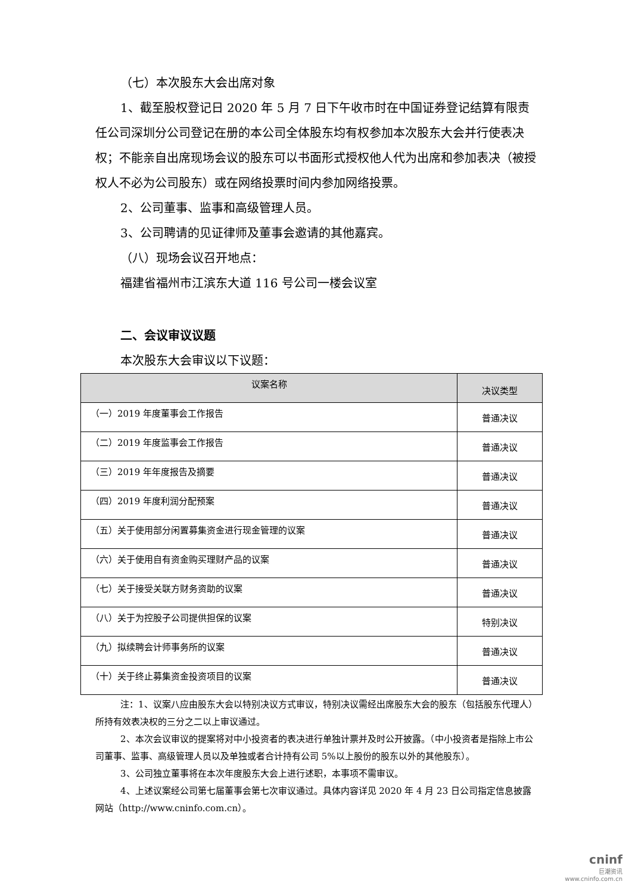（七）本次股东大会出席对象
1、截至股权登记日 2020 年 5 月 7 日下午收市时在中国证券登记结算有限责任公司深圳分公司登记在册的本公司全体股东均有权参加本次股东大会并行使表决权；不能亲自出席现场会议的股东可以书面形式授权他人代为出席和参加表决（被授权人不必为公司股东）或在网络投票时间内参加网络投票。
2、公司董事、监事和高级管理人员。
3、公司聘请的见证律师及董事会邀请的其他嘉宾。
（八）现场会议召开地点：
福建省福州市江滨东大道 116 号公司一楼会议室
二、会议审议议题
本次股东大会审议以下议题：
| 议案名称 | 决议类型 |
| --- | --- |
| （一）2019 年度董事会工作报告 | 普通决议 |
| （二）2019 年度监事会工作报告 | 普通决议 |
| （三）2019 年年度报告及摘要 | 普通决议 |
| （四）2019 年度利润分配预案 | 普通决议 |
| （五）关于使用部分闲置募集资金进行现金管理的议案 | 普通决议 |
| （六）关于使用自有资金购买理财产品的议案 | 普通决议 |
| （七）关于接受关联方财务资助的议案 | 普通决议 |
| （八）关于为控股子公司提供担保的议案 | 特别决议 |
| （九）拟续聘会计师事务所的议案 | 普通决议 |
| （十）关于终止募集资金投资项目的议案 | 普通决议 |
注：1、议案八应由股东大会以特别决议方式审议，特别决议需经出席股东大会的股东（包括股东代理人）所持有效表决权的三分之二以上审议通过。
2、本次会议审议的提案将对中小投资者的表决进行单独计票并及时公开披露。（中小投资者是指除上市公司董事、监事、高级管理人员以及单独或者合计持有公司 5%以上股份的股东以外的其他股东）。
3、公司独立董事将在本次年度股东大会上进行述职，本事项不需审议。
4、上述议案经公司第七届董事会第七次审议通过。具体内容详见 2020 年 4 月 23 日公司指定信息披露网站（http://www.cninfo.com.cn）。
cninf
巨潮资讯
www.cninfo.com.cn